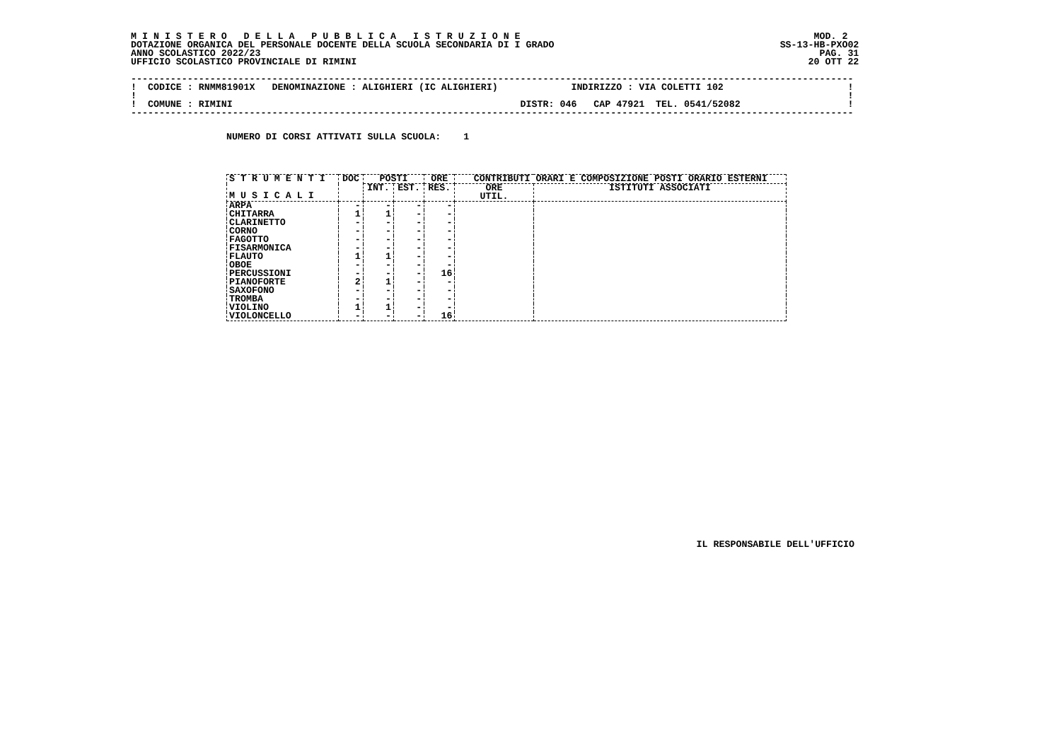M I N I S T E R O   D E L L A   P U B B L I C A   I S T R U Z I O N E                                                    MOD. 2
DOTAZIONE ORGANICA DEL PERSONALE DOCENTE DELLA SCUOLA SECONDARIA DI I GRADO                                        SS-13-HB-PXO02
ANNO SCOLASTICO 2022/23                                                                                                   PAG. 31
UFFICIO SCOLASTICO PROVINCIALE DI RIMINI                                                                                20 OTT 22

--------------------------------------------------------------------------------------------------------------------------------
!  CODICE : RNMM81901X   DENOMINAZIONE : ALIGHIERI (IC ALIGHIERI)             INDIRIZZO : VIA COLETTI 102                      !
!                                                                                                                              !
!  COMUNE : RIMINI                                                   DISTR: 046   CAP 47921  TEL. 0541/52082                   !
--------------------------------------------------------------------------------------------------------------------------------
NUMERO DI CORSI ATTIVATI SULLA SCUOLA:    1
| S T R U M E N T I M U S I C A L I | DOC | POSTI | | ORE | CONTRIBUTI ORARI E COMPOSIZIONE POSTI ORARIO ESTERNI | |
| --- | --- | --- | --- | --- | --- | --- |
| | | INT. | EST. | RES. | ORE UTIL. | ISTITUTI ASSOCIATI |
| ARPA | - | - | - | - | | |
| CHITARRA | 1 | 1 | - | - | | |
| CLARINETTO | - | - | - | - | | |
| CORNO | - | - | - | - | | |
| FAGOTTO | - | - | - | - | | |
| FISARMONICA | - | - | - | - | | |
| FLAUTO | 1 | 1 | - | - | | |
| OBOE | - | - | - | - | | |
| PERCUSSIONI | - | - | - | 16 | | |
| PIANOFORTE | 2 | 1 | - | - | | |
| SAXOFONO | - | - | - | - | | |
| TROMBA | - | - | - | - | | |
| VIOLINO | 1 | 1 | - | - | | |
| VIOLONCELLO | - | - | - | 16 | | |
IL RESPONSABILE DELL'UFFICIO